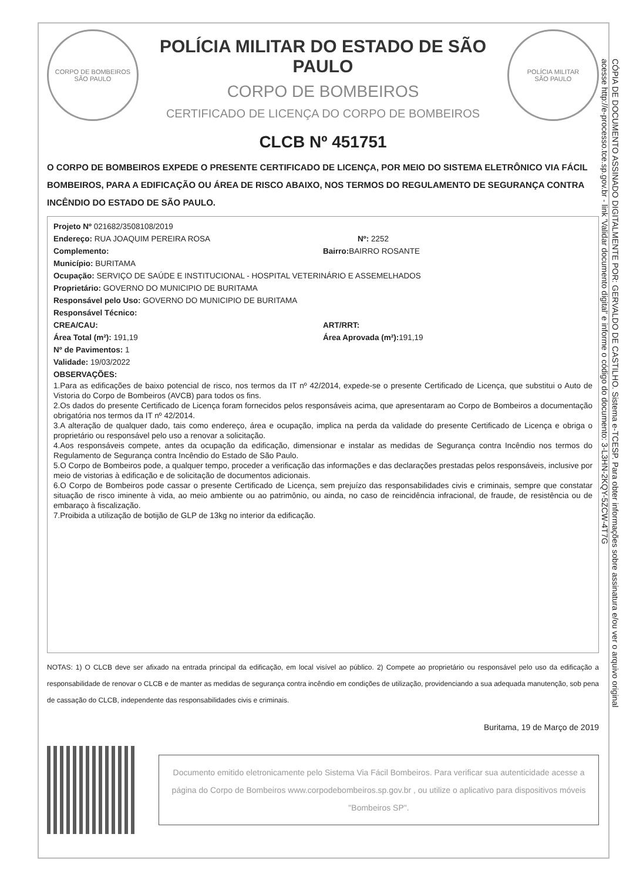CORPO DE BOMBEIROS
SÃO PAULO
POLÍCIA MILITAR DO ESTADO DE SÃO PAULO
CORPO DE BOMBEIROS
CERTIFICADO DE LICENÇA DO CORPO DE BOMBEIROS
POLÍCIA MILITAR
SÃO PAULO
CLCB Nº 451751
O CORPO DE BOMBEIROS EXPEDE O PRESENTE CERTIFICADO DE LICENÇA, POR MEIO DO SISTEMA ELETRÔNICO VIA FÁCIL BOMBEIROS, PARA A EDIFICAÇÃO OU ÁREA DE RISCO ABAIXO, NOS TERMOS DO REGULAMENTO DE SEGURANÇA CONTRA INCÊNDIO DO ESTADO DE SÃO PAULO.
Projeto Nº 021682/3508108/2019
Endereço: RUA JOAQUIM PEREIRA ROSA Nº: 2252
Complemento: Bairro: BAIRRO ROSANTE
Município: BURITAMA
Ocupação: SERVIÇO DE SAÚDE E INSTITUCIONAL - HOSPITAL VETERINÁRIO E ASSEMELHADOS
Proprietário: GOVERNO DO MUNICIPIO DE BURITAMA
Responsável pelo Uso: GOVERNO DO MUNICIPIO DE BURITAMA
Responsável Técnico:
CREA/CAU: ART/RRT:
Área Total (m²): 191,19 Área Aprovada (m²): 191,19
Nº de Pavimentos: 1
Validade: 19/03/2022
OBSERVAÇÕES:
1.Para as edificações de baixo potencial de risco, nos termos da IT nº 42/2014, expede-se o presente Certificado de Licença, que substitui o Auto de Vistoria do Corpo de Bombeiros (AVCB) para todos os fins.
2.Os dados do presente Certificado de Licença foram fornecidos pelos responsáveis acima, que apresentaram ao Corpo de Bombeiros a documentação obrigatória nos termos da IT nº 42/2014.
3.A alteração de qualquer dado, tais como endereço, área e ocupação, implica na perda da validade do presente Certificado de Licença e obriga o proprietário ou responsável pelo uso a renovar a solicitação.
4.Aos responsáveis compete, antes da ocupação da edificação, dimensionar e instalar as medidas de Segurança contra Incêndio nos termos do Regulamento de Segurança contra Incêndio do Estado de São Paulo.
5.O Corpo de Bombeiros pode, a qualquer tempo, proceder a verificação das informações e das declarações prestadas pelos responsáveis, inclusive por meio de vistorias à edificação e de solicitação de documentos adicionais.
6.O Corpo de Bombeiros pode cassar o presente Certificado de Licença, sem prejuízo das responsabilidades civis e criminais, sempre que constatar situação de risco iminente à vida, ao meio ambiente ou ao patrimônio, ou ainda, no caso de reincidência infracional, de fraude, de resistência ou de embaraço à fiscalização.
7.Proibida a utilização de botijão de GLP de 13kg no interior da edificação.
NOTAS: 1) O CLCB deve ser afixado na entrada principal da edificação, em local visível ao público. 2) Compete ao proprietário ou responsável pelo uso da edificação a responsabilidade de renovar o CLCB e de manter as medidas de segurança contra incêndio em condições de utilização, providenciando a sua adequada manutenção, sob pena de cassação do CLCB, independente das responsabilidades civis e criminais.
Buritama, 19 de Março de 2019
Documento emitido eletronicamente pelo Sistema Via Fácil Bombeiros. Para verificar sua autenticidade acesse a página do Corpo de Bombeiros www.corpodebombeiros.sp.gov.br , ou utilize o aplicativo para dispositivos móveis "Bombeiros SP".
CÓPIA DE DOCUMENTO ASSINADO DIGITALMENTE POR: GERVALDO DE CASTILHO. Sistema e-TCESP. Para obter informações sobre assinatura e/ou ver o arquivo original
acesse http://e-processo.tce.sp.gov.br - link 'Validar documento digital' e informe o código do documento: 3-L3HN-2KQY-5ZCW-4T7G